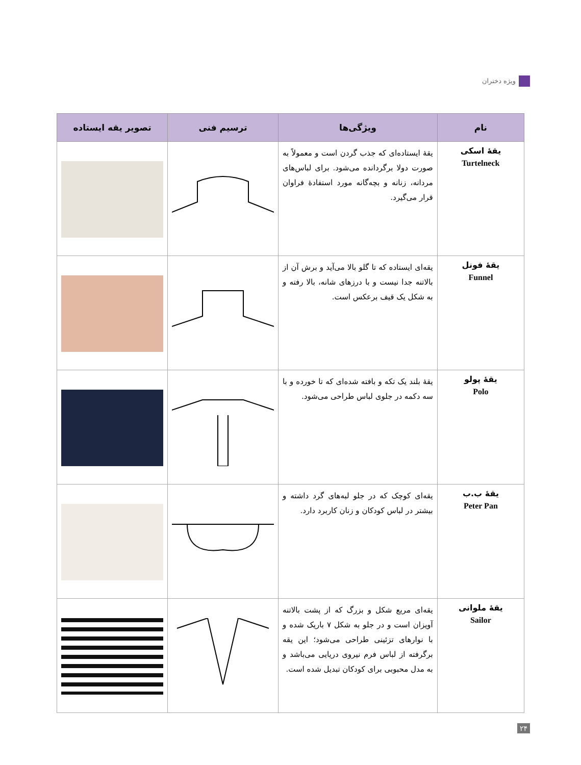ویژه دختران
| نام | ویژگی‌ها | ترسیم فنی | تصویر یقه ایستاده |
| --- | --- | --- | --- |
| یقهٔ اسکی Turtelneck | یقهٔ ایستاده‌ای که جذب گردن است و معمولاً به صورت دولا برگردانده می‌شود. برای لباس‌های مردانه، زنانه و بچه‌گانه مورد استفادهٔ فراوان قرار می‌گیرد. | | |
| یقهٔ فونل Funnel | یقه‌ای ایستاده که تا گلو بالا می‌آید و برش آن از بالاتنه جدا نیست و با درزهای شانه، بالا رفته و به شکل یک قیف برعکس است. | | |
| یقهٔ پولو Polo | یقهٔ بلند یک تکه و بافته شده‌ای که تا خورده و با سه دکمه در جلوی لباس طراحی می‌شود. | | |
| یقهٔ ب.ب Peter Pan | یقه‌ای کوچک که در جلو لبه‌های گرد داشته و بیشتر در لباس کودکان و زنان کاربرد دارد. | | |
| یقهٔ ملوانی Sailor | یقه‌ای مربع شکل و بزرگ که از پشت بالاتنه آویزان است و در جلو به شکل ۷ باریک شده و با نوارهای تزئینی طراحی می‌شود؛ این یقه برگرفته از لباس فرم نیروی دریایی می‌باشد و به مدل محبوبی برای کودکان تبدیل شده است. | | |
۲۴